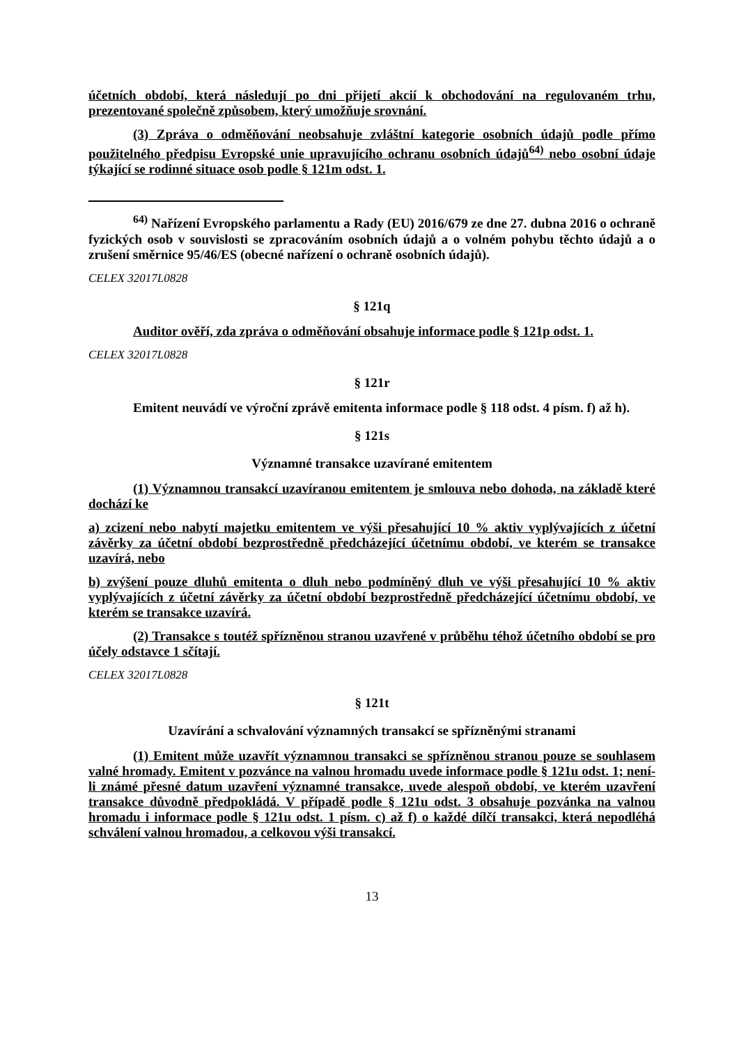účetních období, která následují po dni přijetí akcií k obchodování na regulovaném trhu, prezentované společně způsobem, který umožňuje srovnání.
(3) Zpráva o odměňování neobsahuje zvláštní kategorie osobních údajů podle přímo použitelného předpisu Evropské unie upravujícího ochranu osobních údajů<sup>64)</sup> nebo osobní údaje týkající se rodinné situace osob podle § 121m odst. 1.
<sup>64)</sup> Nařízení Evropského parlamentu a Rady (EU) 2016/679 ze dne 27. dubna 2016 o ochraně fyzických osob v souvislosti se zpracováním osobních údajů a o volném pohybu těchto údajů a o zrušení směrnice 95/46/ES (obecné nařízení o ochraně osobních údajů).
CELEX 32017L0828
§ 121q
Auditor ověří, zda zpráva o odměňování obsahuje informace podle § 121p odst. 1.
CELEX 32017L0828
§ 121r
Emitent neuvádí ve výroční zprávě emitenta informace podle § 118 odst. 4 písm. f) až h).
§ 121s
Významné transakce uzavírané emitentem
(1) Významnou transakcí uzavíranou emitentem je smlouva nebo dohoda, na základě které dochází ke
a) zcizení nebo nabytí majetku emitentem ve výši přesahující 10 % aktiv vyplývajících z účetní závěrky za účetní období bezprostředně předcházející účetnímu období, ve kterém se transakce uzavírá, nebo
b) zvýšení pouze dluhů emitenta o dluh nebo podmíněný dluh ve výši přesahující 10 % aktiv vyplývajících z účetní závěrky za účetní období bezprostředně předcházející účetnímu období, ve kterém se transakce uzavírá.
(2) Transakce s toutéž spřízněnou stranou uzavřené v průběhu téhož účetního období se pro účely odstavce 1 sčítají.
CELEX 32017L0828
§ 121t
Uzavírání a schvalování významných transakcí se spřízněnými stranami
(1) Emitent může uzavřít významnou transakci se spřízněnou stranou pouze se souhlasem valné hromady. Emitent v pozvánce na valnou hromadu uvede informace podle § 121u odst. 1; není-li známé přesné datum uzavření významné transakce, uvede alespoň období, ve kterém uzavření transakce důvodně předpokládá. V případě podle § 121u odst. 3 obsahuje pozvánka na valnou hromadu i informace podle § 121u odst. 1 písm. c) až f) o každé dílčí transakci, která nepodléhá schválení valnou hromadou, a celkovou výši transakcí.
13